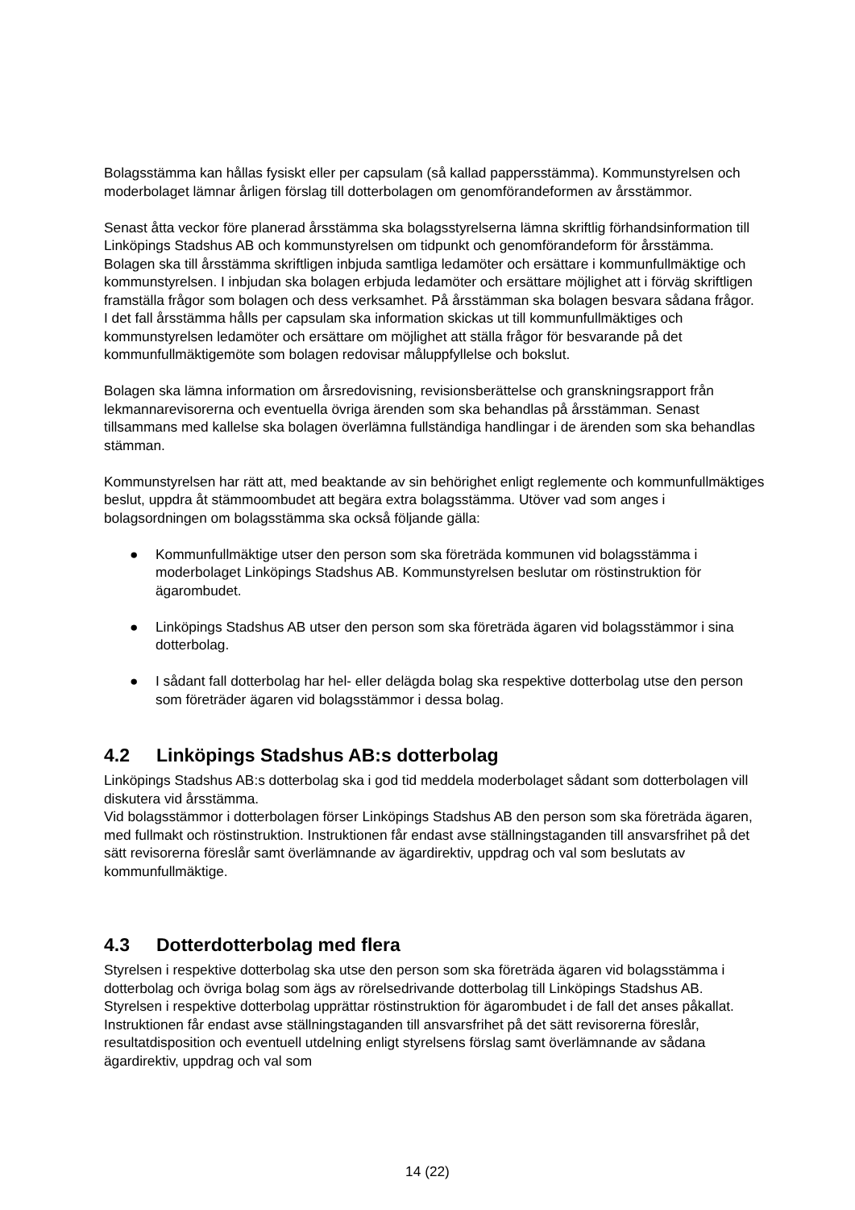Bolagsstämma kan hållas fysiskt eller per capsulam (så kallad pappersstämma). Kommunstyrelsen och moderbolaget lämnar årligen förslag till dotterbolagen om genomförandeformen av årsstämmor.
Senast åtta veckor före planerad årsstämma ska bolagsstyrelserna lämna skriftlig förhandsinformation till Linköpings Stadshus AB och kommunstyrelsen om tidpunkt och genomförandeform för årsstämma. Bolagen ska till årsstämma skriftligen inbjuda samtliga ledamöter och ersättare i kommunfullmäktige och kommunstyrelsen. I inbjudan ska bolagen erbjuda ledamöter och ersättare möjlighet att i förväg skriftligen framställa frågor som bolagen och dess verksamhet. På årsstämman ska bolagen besvara sådana frågor.
I det fall årsstämma hålls per capsulam ska information skickas ut till kommunfullmäktiges och kommunstyrelsen ledamöter och ersättare om möjlighet att ställa frågor för besvarande på det kommunfullmäktigemöte som bolagen redovisar måluppfyllelse och bokslut.
Bolagen ska lämna information om årsredovisning, revisionsberättelse och granskningsrapport från lekmannarevisorerna och eventuella övriga ärenden som ska behandlas på årsstämman. Senast tillsammans med kallelse ska bolagen överlämna fullständiga handlingar i de ärenden som ska behandlas stämman.
Kommunstyrelsen har rätt att, med beaktande av sin behörighet enligt reglemente och kommunfullmäktiges beslut, uppdra åt stämmoombudet att begära extra bolagsstämma. Utöver vad som anges i bolagsordningen om bolagsstämma ska också följande gälla:
● Kommunfullmäktige utser den person som ska företräda kommunen vid bolagsstämma i moderbolaget Linköpings Stadshus AB. Kommunstyrelsen beslutar om röstinstruktion för ägarombudet.
● Linköpings Stadshus AB utser den person som ska företräda ägaren vid bolagsstämmor i sina dotterbolag.
● I sådant fall dotterbolag har hel- eller delägda bolag ska respektive dotterbolag utse den person som företräder ägaren vid bolagsstämmor i dessa bolag.
4.2 Linköpings Stadshus AB:s dotterbolag
Linköpings Stadshus AB:s dotterbolag ska i god tid meddela moderbolaget sådant som dotterbolagen vill diskutera vid årsstämma.
Vid bolagsstämmor i dotterbolagen förser Linköpings Stadshus AB den person som ska företräda ägaren, med fullmakt och röstinstruktion. Instruktionen får endast avse ställningstaganden till ansvarsfrihet på det sätt revisorerna föreslår samt överlämnande av ägardirektiv, uppdrag och val som beslutats av kommunfullmäktige.
4.3 Dotterdotterbolag med flera
Styrelsen i respektive dotterbolag ska utse den person som ska företräda ägaren vid bolagsstämma i dotterbolag och övriga bolag som ägs av rörelsedrivande dotterbolag till Linköpings Stadshus AB. Styrelsen i respektive dotterbolag upprättar röstinstruktion för ägarombudet i de fall det anses påkallat. Instruktionen får endast avse ställningstaganden till ansvarsfrihet på det sätt revisorerna föreslår, resultatdisposition och eventuell utdelning enligt styrelsens förslag samt överlämnande av sådana ägardirektiv, uppdrag och val som
14 (22)